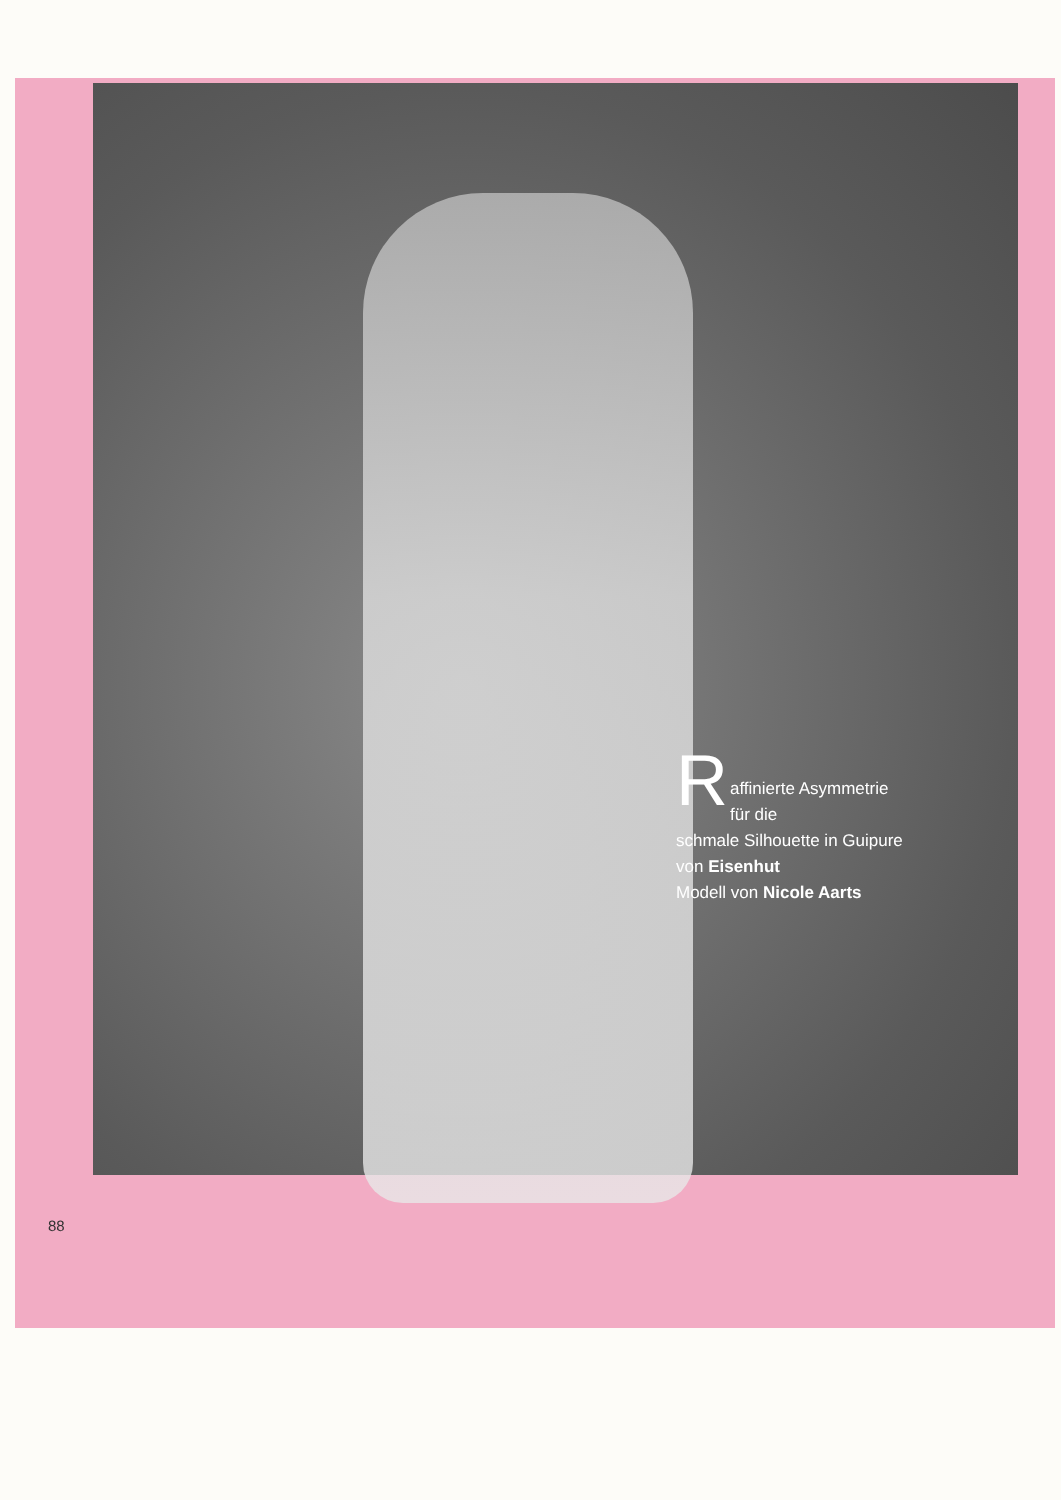R
affinierte Asymmetrie für die
schmale Silhouette in Guipure
von Eisenhut
Modell von Nicole Aarts
88